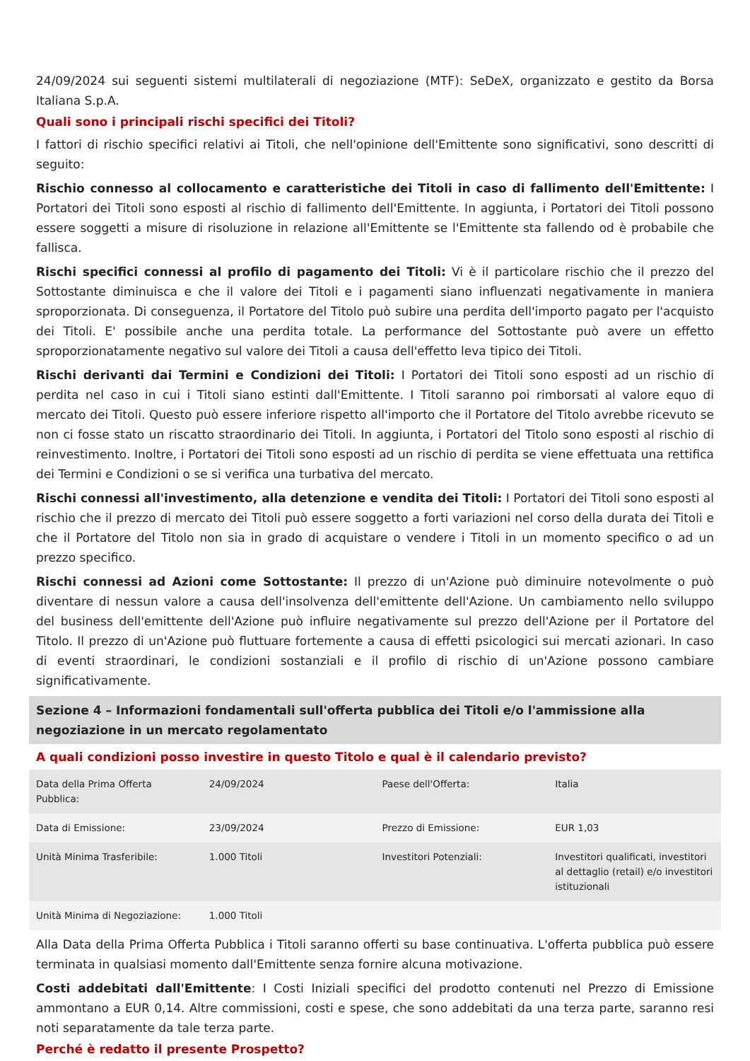24/09/2024 sui seguenti sistemi multilaterali di negoziazione (MTF): SeDeX, organizzato e gestito da Borsa Italiana S.p.A.
Quali sono i principali rischi specifici dei Titoli?
I fattori di rischio specifici relativi ai Titoli, che nell'opinione dell'Emittente sono significativi, sono descritti di seguito:
Rischio connesso al collocamento e caratteristiche dei Titoli in caso di fallimento dell'Emittente: I Portatori dei Titoli sono esposti al rischio di fallimento dell'Emittente. In aggiunta, i Portatori dei Titoli possono essere soggetti a misure di risoluzione in relazione all'Emittente se l'Emittente sta fallendo od è probabile che fallisca.
Rischi specifici connessi al profilo di pagamento dei Titoli: Vi è il particolare rischio che il prezzo del Sottostante diminuisca e che il valore dei Titoli e i pagamenti siano influenzati negativamente in maniera sproporzionata. Di conseguenza, il Portatore del Titolo può subire una perdita dell'importo pagato per l'acquisto dei Titoli. E' possibile anche una perdita totale. La performance del Sottostante può avere un effetto sproporzionatamente negativo sul valore dei Titoli a causa dell'effetto leva tipico dei Titoli.
Rischi derivanti dai Termini e Condizioni dei Titoli: I Portatori dei Titoli sono esposti ad un rischio di perdita nel caso in cui i Titoli siano estinti dall'Emittente. I Titoli saranno poi rimborsati al valore equo di mercato dei Titoli. Questo può essere inferiore rispetto all'importo che il Portatore del Titolo avrebbe ricevuto se non ci fosse stato un riscatto straordinario dei Titoli. In aggiunta, i Portatori del Titolo sono esposti al rischio di reinvestimento. Inoltre, i Portatori dei Titoli sono esposti ad un rischio di perdita se viene effettuata una rettifica dei Termini e Condizioni o se si verifica una turbativa del mercato.
Rischi connessi all'investimento, alla detenzione e vendita dei Titoli: I Portatori dei Titoli sono esposti al rischio che il prezzo di mercato dei Titoli può essere soggetto a forti variazioni nel corso della durata dei Titoli e che il Portatore del Titolo non sia in grado di acquistare o vendere i Titoli in un momento specifico o ad un prezzo specifico.
Rischi connessi ad Azioni come Sottostante: Il prezzo di un'Azione può diminuire notevolmente o può diventare di nessun valore a causa dell'insolvenza dell'emittente dell'Azione. Un cambiamento nello sviluppo del business dell'emittente dell'Azione può influire negativamente sul prezzo dell'Azione per il Portatore del Titolo. Il prezzo di un'Azione può fluttuare fortemente a causa di effetti psicologici sui mercati azionari. In caso di eventi straordinari, le condizioni sostanziali e il profilo di rischio di un'Azione possono cambiare significativamente.
Sezione 4 – Informazioni fondamentali sull'offerta pubblica dei Titoli e/o l'ammissione alla negoziazione in un mercato regolamentato
A quali condizioni posso investire in questo Titolo e qual è il calendario previsto?
| Data della Prima Offerta Pubblica: | 24/09/2024 | Paese dell'Offerta: | Italia |
| Data di Emissione: | 23/09/2024 | Prezzo di Emissione: | EUR 1,03 |
| Unità Minima Trasferibile: | 1.000 Titoli | Investitori Potenziali: | Investitori qualificati, investitori al dettaglio (retail) e/o investitori istituzionali |
| Unità Minima di Negoziazione: | 1.000 Titoli | | |
Alla Data della Prima Offerta Pubblica i Titoli saranno offerti su base continuativa. L'offerta pubblica può essere terminata in qualsiasi momento dall'Emittente senza fornire alcuna motivazione.
Costi addebitati dall'Emittente: I Costi Iniziali specifici del prodotto contenuti nel Prezzo di Emissione ammontano a EUR 0,14. Altre commissioni, costi e spese, che sono addebitati da una terza parte, saranno resi noti separatamente da tale terza parte.
Perché è redatto il presente Prospetto?